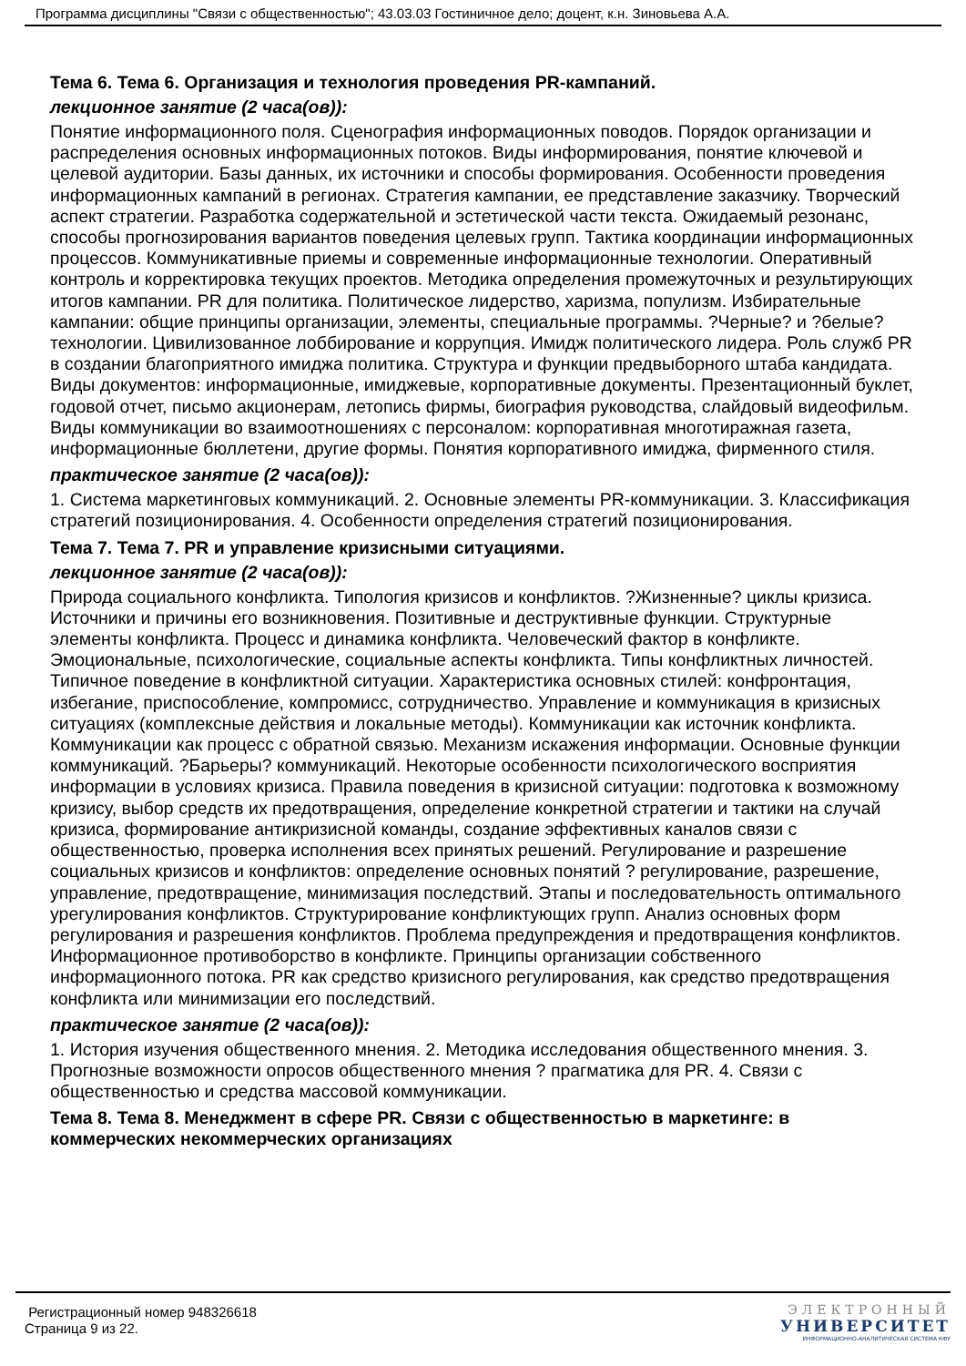Программа дисциплины "Связи с общественностью"; 43.03.03 Гостиничное дело; доцент, к.н. Зиновьева А.А.
Тема 6. Тема 6. Организация и технология проведения PR-кампаний.
лекционное занятие (2 часа(ов)):
Понятие информационного поля. Сценография информационных поводов. Порядок организации и распределения основных информационных потоков. Виды информирования, понятие ключевой и целевой аудитории. Базы данных, их источники и способы формирования. Особенности проведения информационных кампаний в регионах. Стратегия кампании, ее представление заказчику. Творческий аспект стратегии. Разработка содержательной и эстетической части текста. Ожидаемый резонанс, способы прогнозирования вариантов поведения целевых групп. Тактика координации информационных процессов. Коммуникативные приемы и современные информационные технологии. Оперативный контроль и корректировка текущих проектов. Методика определения промежуточных и результирующих итогов кампании. PR для политика. Политическое лидерство, харизма, популизм. Избирательные кампании: общие принципы организации, элементы, специальные программы. ?Черные? и ?белые? технологии. Цивилизованное лоббирование и коррупция. Имидж политического лидера. Роль служб PR в создании благоприятного имиджа политика. Структура и функции предвыборного штаба кандидата. Виды документов: информационные, имиджевые, корпоративные документы. Презентационный буклет, годовой отчет, письмо акционерам, летопись фирмы, биография руководства, слайдовый видеофильм. Виды коммуникации во взаимоотношениях с персоналом: корпоративная многотиражная газета, информационные бюллетени, другие формы. Понятия корпоративного имиджа, фирменного стиля.
практическое занятие (2 часа(ов)):
1. Система маркетинговых коммуникаций. 2. Основные элементы PR-коммуникации. 3. Классификация стратегий позиционирования. 4. Особенности определения стратегий позиционирования.
Тема 7. Тема 7. PR и управление кризисными ситуациями.
лекционное занятие (2 часа(ов)):
Природа социального конфликта. Типология кризисов и конфликтов. ?Жизненные? циклы кризиса. Источники и причины его возникновения. Позитивные и деструктивные функции. Структурные элементы конфликта. Процесс и динамика конфликта. Человеческий фактор в конфликте. Эмоциональные, психологические, социальные аспекты конфликта. Типы конфликтных личностей. Типичное поведение в конфликтной ситуации. Характеристика основных стилей: конфронтация, избегание, приспособление, компромисс, сотрудничество. Управление и коммуникация в кризисных ситуациях (комплексные действия и локальные методы). Коммуникации как источник конфликта. Коммуникации как процесс с обратной связью. Механизм искажения информации. Основные функции коммуникаций. ?Барьеры? коммуникаций. Некоторые особенности психологического восприятия информации в условиях кризиса. Правила поведения в кризисной ситуации: подготовка к возможному кризису, выбор средств их предотвращения, определение конкретной стратегии и тактики на случай кризиса, формирование антикризисной команды, создание эффективных каналов связи с общественностью, проверка исполнения всех принятых решений. Регулирование и разрешение социальных кризисов и конфликтов: определение основных понятий ? регулирование, разрешение, управление, предотвращение, минимизация последствий. Этапы и последовательность оптимального урегулирования конфликтов. Структурирование конфликтующих групп. Анализ основных форм регулирования и разрешения конфликтов. Проблема предупреждения и предотвращения конфликтов. Информационное противоборство в конфликте. Принципы организации собственного информационного потока. PR как средство кризисного регулирования, как средство предотвращения конфликта или минимизации его последствий.
практическое занятие (2 часа(ов)):
1. История изучения общественного мнения. 2. Методика исследования общественного мнения. 3. Прогнозные возможности опросов общественного мнения ? прагматика для PR. 4. Связи с общественностью и средства массовой коммуникации.
Тема 8. Тема 8. Менеджмент в сфере PR. Связи с общественностью в маркетинге: в коммерческих некоммерческих организациях
Регистрационный номер 948326618
Страница 9 из 22.
ЭЛЕКТРОННЫЙ
УНИВЕРСИТЕТ
ИНФОРМАЦИОННО-АНАЛИТИЧЕСКАЯ СИСТЕМА КФУ